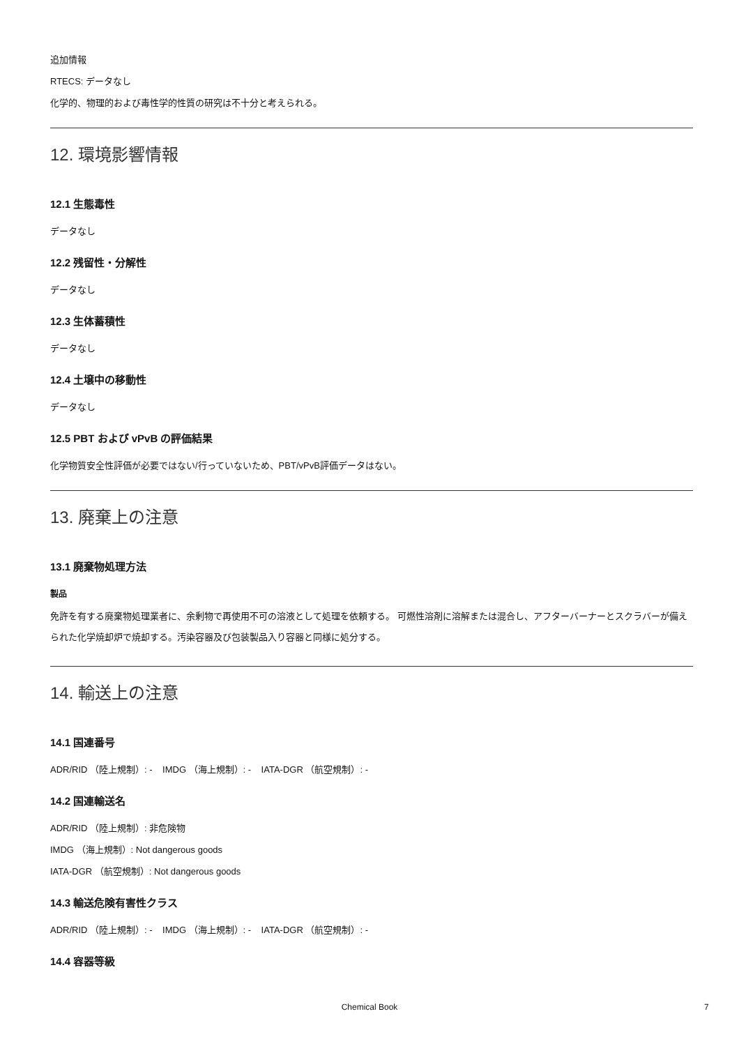追加情報
RTECS: データなし
化学的、物理的および毒性学的性質の研究は不十分と考えられる。
12. 環境影響情報
12.1 生態毒性
データなし
12.2 残留性・分解性
データなし
12.3 生体蓄積性
データなし
12.4 土壌中の移動性
データなし
12.5 PBT および vPvB の評価結果
化学物質安全性評価が必要ではない/行っていないため、PBT/vPvB評価データはない。
13. 廃棄上の注意
13.1 廃棄物処理方法
製品
免許を有する廃棄物処理業者に、余剰物で再使用不可の溶液として処理を依頼する。 可燃性溶剤に溶解または混合し、アフターバーナーとスクラバーが備えられた化学焼却炉で焼却する。汚染容器及び包装製品入り容器と同様に処分する。
14. 輸送上の注意
14.1 国連番号
ADR/RID （陸上規制）: - IMDG （海上規制）: - IATA-DGR （航空規制）: -
14.2 国連輸送名
ADR/RID （陸上規制）: 非危険物
IMDG （海上規制）: Not dangerous goods
IATA-DGR （航空規制）: Not dangerous goods
14.3 輸送危険有害性クラス
ADR/RID （陸上規制）: - IMDG （海上規制）: - IATA-DGR （航空規制）: -
14.4 容器等級
Chemical Book 7